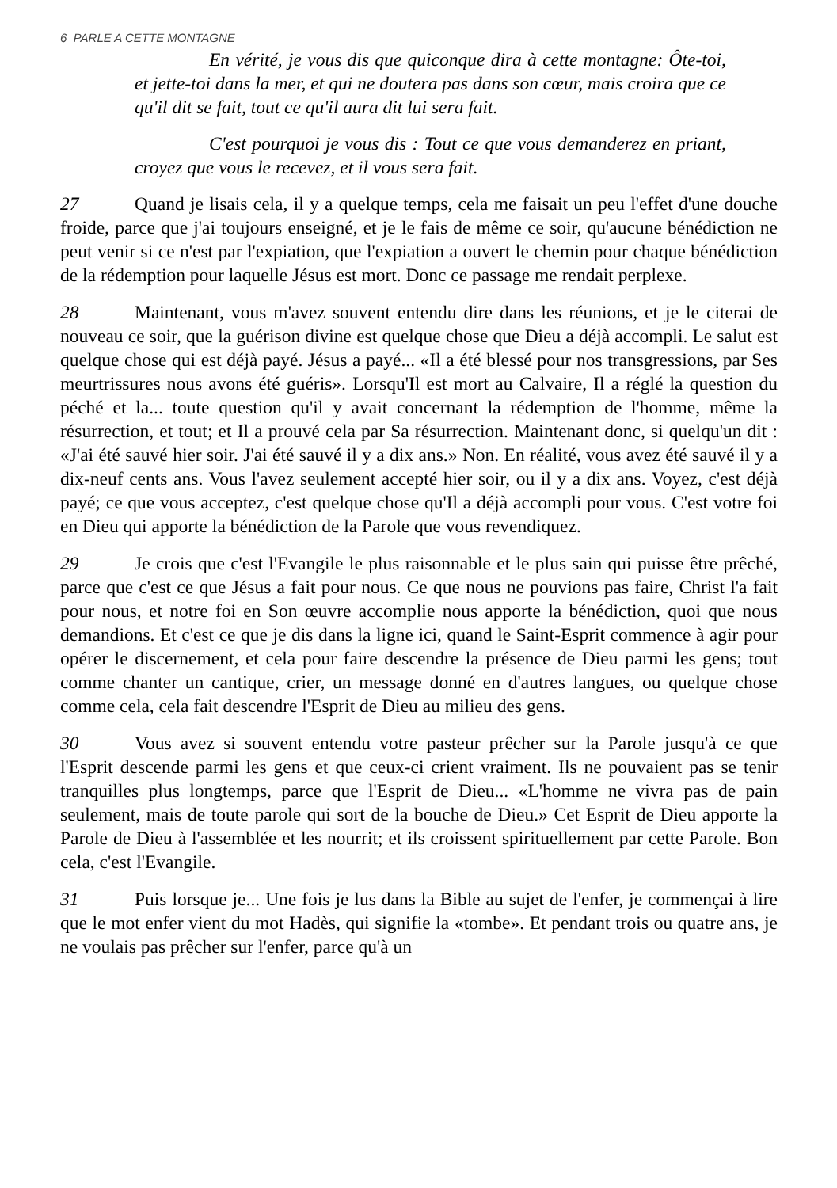6 PARLE A CETTE MONTAGNE
En vérité, je vous dis que quiconque dira à cette montagne: Ôte-toi, et jette-toi dans la mer, et qui ne doutera pas dans son cœur, mais croira que ce qu'il dit se fait, tout ce qu'il aura dit lui sera fait.
C'est pourquoi je vous dis : Tout ce que vous demanderez en priant, croyez que vous le recevez, et il vous sera fait.
27 Quand je lisais cela, il y a quelque temps, cela me faisait un peu l'effet d'une douche froide, parce que j'ai toujours enseigné, et je le fais de même ce soir, qu'aucune bénédiction ne peut venir si ce n'est par l'expiation, que l'expiation a ouvert le chemin pour chaque bénédiction de la rédemption pour laquelle Jésus est mort. Donc ce passage me rendait perplexe.
28 Maintenant, vous m'avez souvent entendu dire dans les réunions, et je le citerai de nouveau ce soir, que la guérison divine est quelque chose que Dieu a déjà accompli. Le salut est quelque chose qui est déjà payé. Jésus a payé... «Il a été blessé pour nos transgressions, par Ses meurtrissures nous avons été guéris». Lorsqu'Il est mort au Calvaire, Il a réglé la question du péché et la... toute question qu'il y avait concernant la rédemption de l'homme, même la résurrection, et tout; et Il a prouvé cela par Sa résurrection. Maintenant donc, si quelqu'un dit : «J'ai été sauvé hier soir. J'ai été sauvé il y a dix ans.» Non. En réalité, vous avez été sauvé il y a dix-neuf cents ans. Vous l'avez seulement accepté hier soir, ou il y a dix ans. Voyez, c'est déjà payé; ce que vous acceptez, c'est quelque chose qu'Il a déjà accompli pour vous. C'est votre foi en Dieu qui apporte la bénédiction de la Parole que vous revendiquez.
29 Je crois que c'est l'Evangile le plus raisonnable et le plus sain qui puisse être prêché, parce que c'est ce que Jésus a fait pour nous. Ce que nous ne pouvions pas faire, Christ l'a fait pour nous, et notre foi en Son œuvre accomplie nous apporte la bénédiction, quoi que nous demandions. Et c'est ce que je dis dans la ligne ici, quand le Saint-Esprit commence à agir pour opérer le discernement, et cela pour faire descendre la présence de Dieu parmi les gens; tout comme chanter un cantique, crier, un message donné en d'autres langues, ou quelque chose comme cela, cela fait descendre l'Esprit de Dieu au milieu des gens.
30 Vous avez si souvent entendu votre pasteur prêcher sur la Parole jusqu'à ce que l'Esprit descende parmi les gens et que ceux-ci crient vraiment. Ils ne pouvaient pas se tenir tranquilles plus longtemps, parce que l'Esprit de Dieu... «L'homme ne vivra pas de pain seulement, mais de toute parole qui sort de la bouche de Dieu.» Cet Esprit de Dieu apporte la Parole de Dieu à l'assemblée et les nourrit; et ils croissent spirituellement par cette Parole. Bon cela, c'est l'Evangile.
31 Puis lorsque je... Une fois je lus dans la Bible au sujet de l'enfer, je commençai à lire que le mot enfer vient du mot Hadès, qui signifie la «tombe». Et pendant trois ou quatre ans, je ne voulais pas prêcher sur l'enfer, parce qu'à un